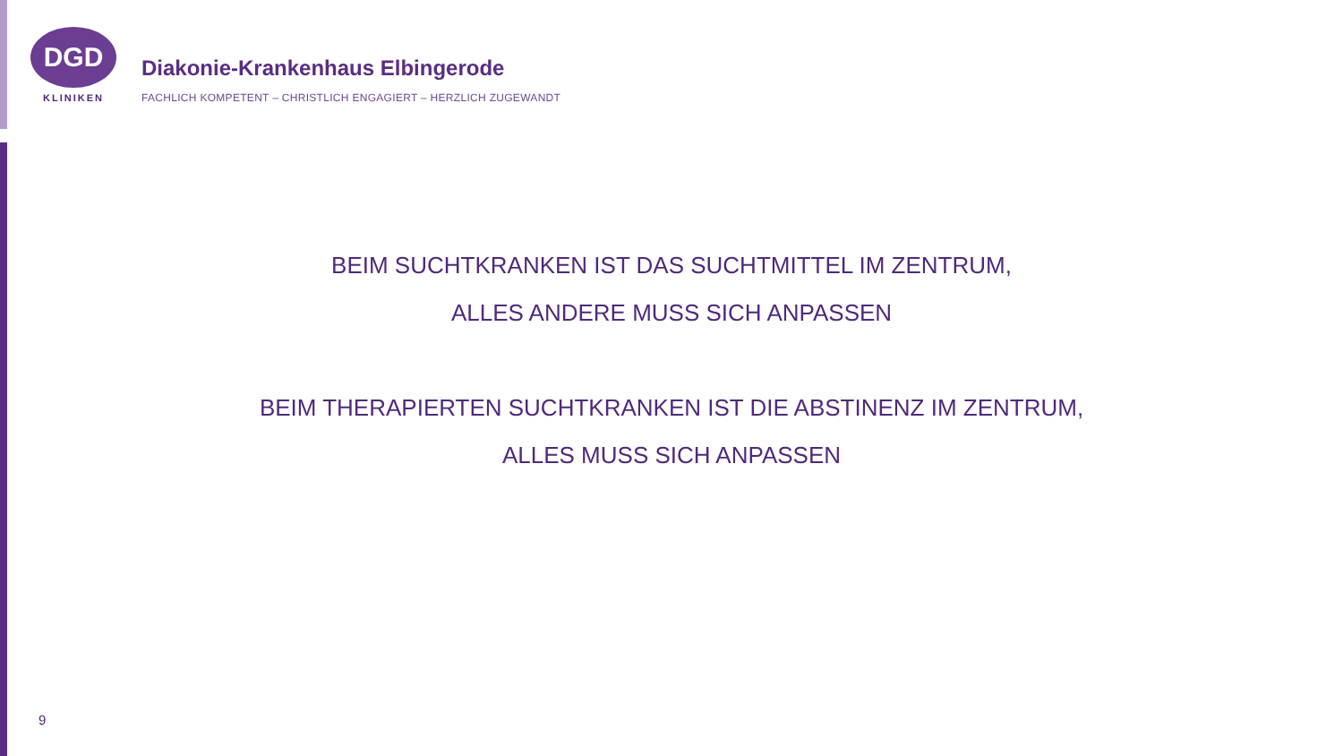DGD
KLINIKEN
Diakonie-Krankenhaus Elbingerode
FACHLICH KOMPETENT – CHRISTLICH ENGAGIERT – HERZLICH ZUGEWANDT
BEIM SUCHTKRANKEN IST DAS SUCHTMITTEL IM ZENTRUM,
ALLES ANDERE MUSS SICH ANPASSEN
BEIM THERAPIERTEN SUCHTKRANKEN IST DIE ABSTINENZ IM ZENTRUM,
ALLES MUSS SICH ANPASSEN
9